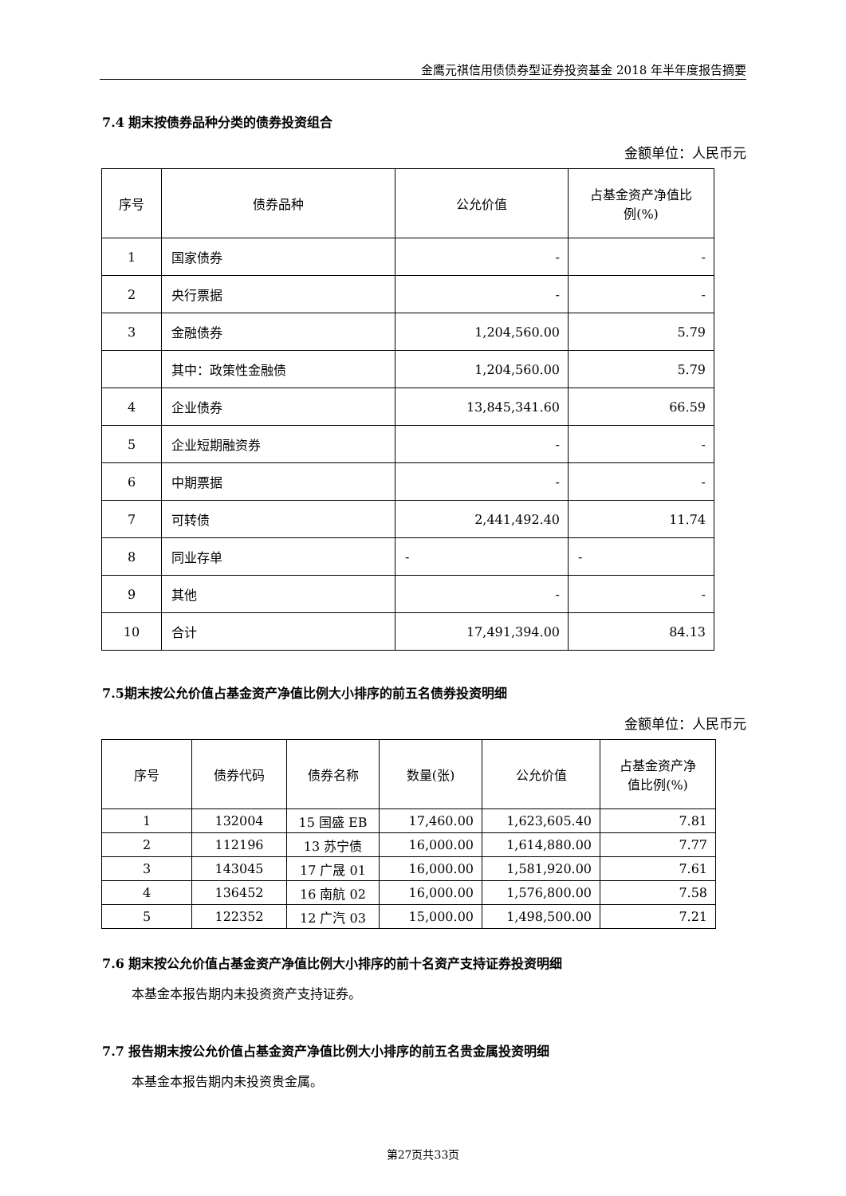金鹰元祺信用债债券型证券投资基金 2018 年半年度报告摘要
7.4 期末按债券品种分类的债券投资组合
金额单位：人民币元
| 序号 | 债券品种 | 公允价值 | 占基金资产净值比 例(%) |
| --- | --- | --- | --- |
| 1 | 国家债券 | - | - |
| 2 | 央行票据 | - | - |
| 3 | 金融债券 | 1,204,560.00 | 5.79 |
| | 其中：政策性金融债 | 1,204,560.00 | 5.79 |
| 4 | 企业债券 | 13,845,341.60 | 66.59 |
| 5 | 企业短期融资券 | - | - |
| 6 | 中期票据 | - | - |
| 7 | 可转债 | 2,441,492.40 | 11.74 |
| 8 | 同业存单 | - | - |
| 9 | 其他 | - | - |
| 10 | 合计 | 17,491,394.00 | 84.13 |
7.5期末按公允价值占基金资产净值比例大小排序的前五名债券投资明细
金额单位：人民币元
| 序号 | 债券代码 | 债券名称 | 数量(张) | 公允价值 | 占基金资产净 值比例(%) |
| --- | --- | --- | --- | --- | --- |
| 1 | 132004 | 15 国盛 EB | 17,460.00 | 1,623,605.40 | 7.81 |
| 2 | 112196 | 13 苏宁债 | 16,000.00 | 1,614,880.00 | 7.77 |
| 3 | 143045 | 17 广晟 01 | 16,000.00 | 1,581,920.00 | 7.61 |
| 4 | 136452 | 16 南航 02 | 16,000.00 | 1,576,800.00 | 7.58 |
| 5 | 122352 | 12 广汽 03 | 15,000.00 | 1,498,500.00 | 7.21 |
7.6 期末按公允价值占基金资产净值比例大小排序的前十名资产支持证券投资明细
本基金本报告期内未投资资产支持证券。
7.7 报告期末按公允价值占基金资产净值比例大小排序的前五名贵金属投资明细
本基金本报告期内未投资贵金属。
第27页共33页